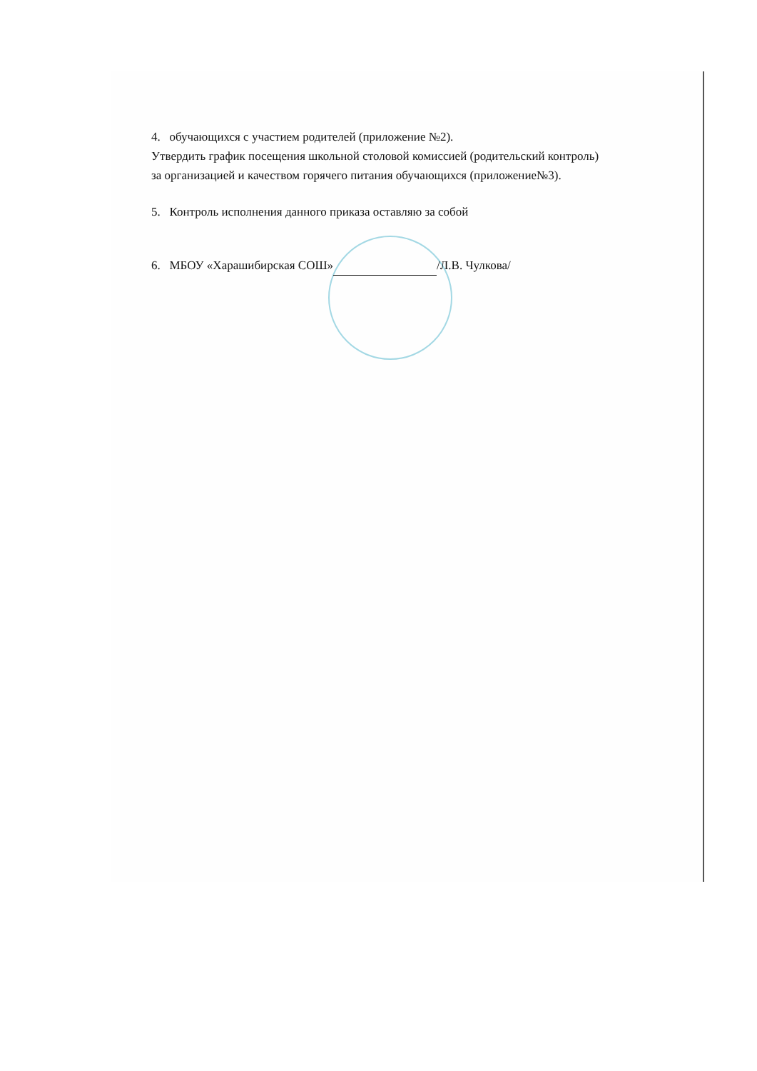4. обучающихся с участием родителей (приложение №2).
Утвердить график посещения школьной столовой комиссией (родительский контроль) за организацией и качеством горячего питания обучающихся (приложение№3).
5. Контроль исполнения данного приказа оставляю за собой
6. МБОУ «Харашибирская СОШ» /Л.В. Чулкова/